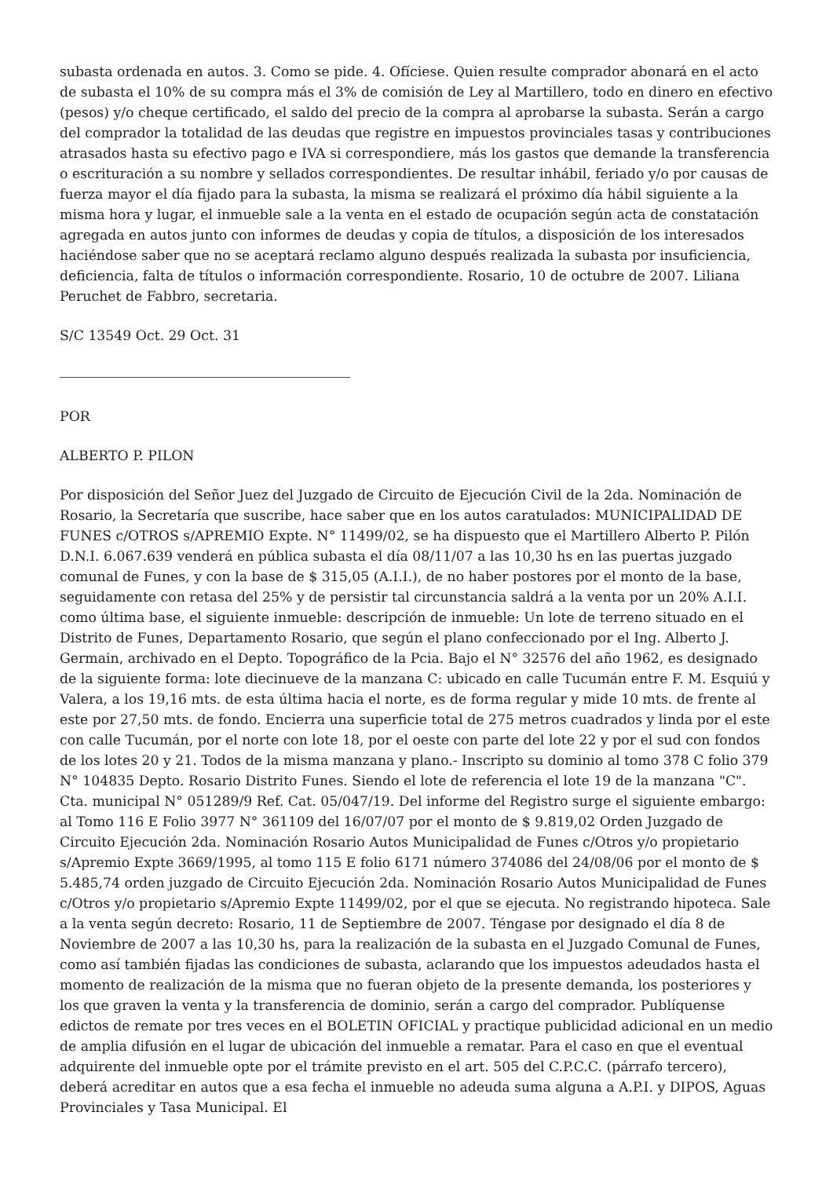subasta ordenada en autos. 3. Como se pide. 4. Ofíciese. Quien resulte comprador abonará en el acto de subasta el 10% de su compra más el 3% de comisión de Ley al Martillero, todo en dinero en efectivo (pesos) y/o cheque certificado, el saldo del precio de la compra al aprobarse la subasta. Serán a cargo del comprador la totalidad de las deudas que registre en impuestos provinciales tasas y contribuciones atrasados hasta su efectivo pago e IVA si correspondiere, más los gastos que demande la transferencia o escrituración a su nombre y sellados correspondientes. De resultar inhábil, feriado y/o por causas de fuerza mayor el día fijado para la subasta, la misma se realizará el próximo día hábil siguiente a la misma hora y lugar, el inmueble sale a la venta en el estado de ocupación según acta de constatación agregada en autos junto con informes de deudas y copia de títulos, a disposición de los interesados haciéndose saber que no se aceptará reclamo alguno después realizada la subasta por insuficiencia, deficiencia, falta de títulos o información correspondiente. Rosario, 10 de octubre de 2007. Liliana Peruchet de Fabbro, secretaria.
S/C 13549 Oct. 29 Oct. 31
POR
ALBERTO P. PILON
Por disposición del Señor Juez del Juzgado de Circuito de Ejecución Civil de la 2da. Nominación de Rosario, la Secretaría que suscribe, hace saber que en los autos caratulados: MUNICIPALIDAD DE FUNES c/OTROS s/APREMIO Expte. N° 11499/02, se ha dispuesto que el Martillero Alberto P. Pilón D.N.I. 6.067.639 venderá en pública subasta el día 08/11/07 a las 10,30 hs en las puertas juzgado comunal de Funes, y con la base de $ 315,05 (A.I.I.), de no haber postores por el monto de la base, seguidamente con retasa del 25% y de persistir tal circunstancia saldrá a la venta por un 20% A.I.I. como última base, el siguiente inmueble: descripción de inmueble: Un lote de terreno situado en el Distrito de Funes, Departamento Rosario, que según el plano confeccionado por el Ing. Alberto J. Germain, archivado en el Depto. Topográfico de la Pcia. Bajo el N° 32576 del año 1962, es designado de la siguiente forma: lote diecinueve de la manzana C: ubicado en calle Tucumán entre F. M. Esquiú y Valera, a los 19,16 mts. de esta última hacia el norte, es de forma regular y mide 10 mts. de frente al este por 27,50 mts. de fondo. Encierra una superficie total de 275 metros cuadrados y linda por el este con calle Tucumán, por el norte con lote 18, por el oeste con parte del lote 22 y por el sud con fondos de los lotes 20 y 21. Todos de la misma manzana y plano.- Inscripto su dominio al tomo 378 C folio 379 N° 104835 Depto. Rosario Distrito Funes. Siendo el lote de referencia el lote 19 de la manzana "C". Cta. municipal N° 051289/9 Ref. Cat. 05/047/19. Del informe del Registro surge el siguiente embargo: al Tomo 116 E Folio 3977 N° 361109 del 16/07/07 por el monto de $ 9.819,02 Orden Juzgado de Circuito Ejecución 2da. Nominación Rosario Autos Municipalidad de Funes c/Otros y/o propietario s/Apremio Expte 3669/1995, al tomo 115 E folio 6171 número 374086 del 24/08/06 por el monto de $ 5.485,74 orden juzgado de Circuito Ejecución 2da. Nominación Rosario Autos Municipalidad de Funes c/Otros y/o propietario s/Apremio Expte 11499/02, por el que se ejecuta. No registrando hipoteca. Sale a la venta según decreto: Rosario, 11 de Septiembre de 2007. Téngase por designado el día 8 de Noviembre de 2007 a las 10,30 hs, para la realización de la subasta en el Juzgado Comunal de Funes, como así también fijadas las condiciones de subasta, aclarando que los impuestos adeudados hasta el momento de realización de la misma que no fueran objeto de la presente demanda, los posteriores y los que graven la venta y la transferencia de dominio, serán a cargo del comprador. Publíquense edictos de remate por tres veces en el BOLETIN OFICIAL y practique publicidad adicional en un medio de amplia difusión en el lugar de ubicación del inmueble a rematar. Para el caso en que el eventual adquirente del inmueble opte por el trámite previsto en el art. 505 del C.P.C.C. (párrafo tercero), deberá acreditar en autos que a esa fecha el inmueble no adeuda suma alguna a A.P.I. y DIPOS, Aguas Provinciales y Tasa Municipal. El